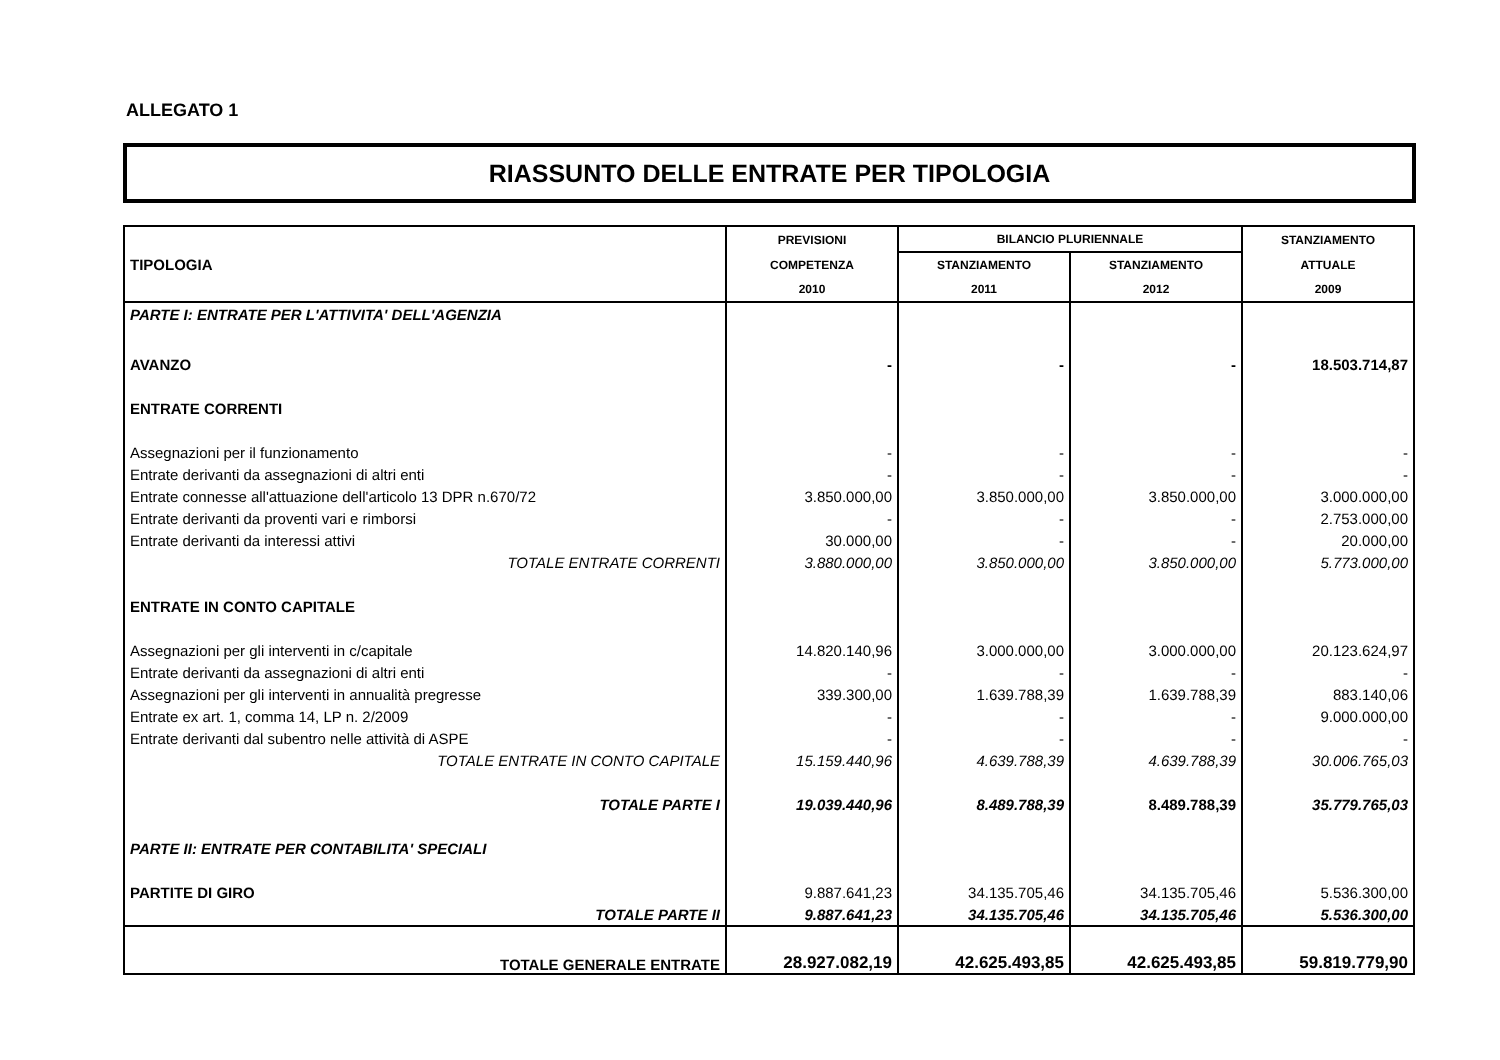ALLEGATO 1
RIASSUNTO DELLE ENTRATE PER TIPOLOGIA
| TIPOLOGIA | PREVISIONI | BILANCIO PLURIENNALE | | STANZIAMENTO |
| --- | --- | --- | --- | --- |
| | COMPETENZA | STANZIAMENTO | STANZIAMENTO | ATTUALE |
| | 2010 | 2011 | 2012 | 2009 |
| PARTE I: ENTRATE PER L'ATTIVITA' DELL'AGENZIA | | | | |
| AVANZO | - | - | - | 18.503.714,87 |
| ENTRATE CORRENTI | | | | |
| Assegnazioni per il funzionamento | - | - | - | - |
| Entrate derivanti da assegnazioni di altri enti | - | - | - | - |
| Entrate connesse all'attuazione dell'articolo 13 DPR n.670/72 | 3.850.000,00 | 3.850.000,00 | 3.850.000,00 | 3.000.000,00 |
| Entrate derivanti da proventi vari e rimborsi | - | - | - | 2.753.000,00 |
| Entrate derivanti da interessi attivi | 30.000,00 | - | - | 20.000,00 |
| TOTALE ENTRATE CORRENTI | 3.880.000,00 | 3.850.000,00 | 3.850.000,00 | 5.773.000,00 |
| ENTRATE IN CONTO CAPITALE | | | | |
| Assegnazioni per gli interventi in c/capitale | 14.820.140,96 | 3.000.000,00 | 3.000.000,00 | 20.123.624,97 |
| Entrate derivanti da assegnazioni di altri enti | - | - | - | - |
| Assegnazioni per gli interventi in annualità pregresse | 339.300,00 | 1.639.788,39 | 1.639.788,39 | 883.140,06 |
| Entrate ex art. 1, comma 14, LP n. 2/2009 | - | - | - | 9.000.000,00 |
| Entrate derivanti dal subentro nelle attività di ASPE | - | - | - | - |
| TOTALE ENTRATE IN CONTO CAPITALE | 15.159.440,96 | 4.639.788,39 | 4.639.788,39 | 30.006.765,03 |
| TOTALE PARTE I | 19.039.440,96 | 8.489.788,39 | 8.489.788,39 | 35.779.765,03 |
| PARTE II: ENTRATE PER CONTABILITA' SPECIALI | | | | |
| PARTITE DI GIRO | 9.887.641,23 | 34.135.705,46 | 34.135.705,46 | 5.536.300,00 |
| TOTALE PARTE II | 9.887.641,23 | 34.135.705,46 | 34.135.705,46 | 5.536.300,00 |
| TOTALE GENERALE ENTRATE | 28.927.082,19 | 42.625.493,85 | 42.625.493,85 | 59.819.779,90 |